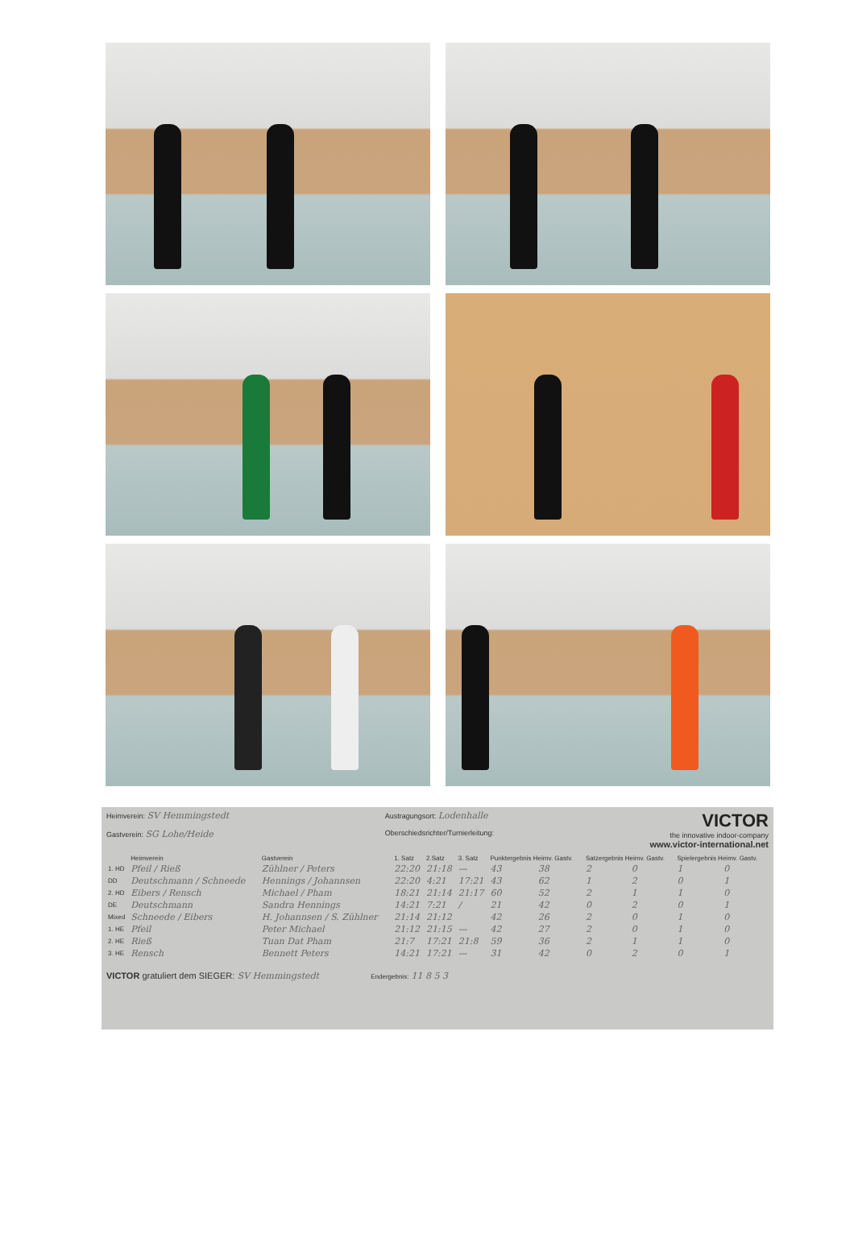Heimverein: SV Hemmingstedt
Gastverein: SG Lohe/Heide
Austragungsort: Lodenhalle
Oberschiedsrichter/Turnierleitung:
VICTOR
the innovative indoor-company
www.victor-international.net
| | Heimverein | Gastverein | 1. Satz | 2.Satz | 3. Satz | Punktergebnis Heimv. Gastv. | | Satzergebnis Heimv. Gastv. | | Spielergebnis Heimv. Gastv. | |
| --- | --- | --- | --- | --- | --- | --- | --- | --- | --- | --- | --- |
| 1. HD | Pfeil / Rieß | Zühlner / Peters | 22:20 | 21:18 | — | 43 | 38 | 2 | 0 | 1 | 0 |
| DD | Deutschmann / Schneede | Hennings / Johannsen | 22:20 | 4:21 | 17:21 | 43 | 62 | 1 | 2 | 0 | 1 |
| 2. HD | Eibers / Rensch | Michael / Pham | 18:21 | 21:14 | 21:17 | 60 | 52 | 2 | 1 | 1 | 0 |
| DE | Deutschmann | Sandra Hennings | 14:21 | 7:21 | / | 21 | 42 | 0 | 2 | 0 | 1 |
| Mixed | Schneede / Eibers | H. Johannsen / S. Zühlner | 21:14 | 21:12 | | 42 | 26 | 2 | 0 | 1 | 0 |
| 1. HE | Pfeil | Peter Michael | 21:12 | 21:15 | — | 42 | 27 | 2 | 0 | 1 | 0 |
| 2. HE | Rieß | Tuan Dat Pham | 21:7 | 17:21 | 21:8 | 59 | 36 | 2 | 1 | 1 | 0 |
| 3. HE | Rensch | Bennett Peters | 14:21 | 17:21 | — | 31 | 42 | 0 | 2 | 0 | 1 |
VICTOR gratuliert dem SIEGER: SV Hemmingstedt Endergebnis: 11 8 5 3